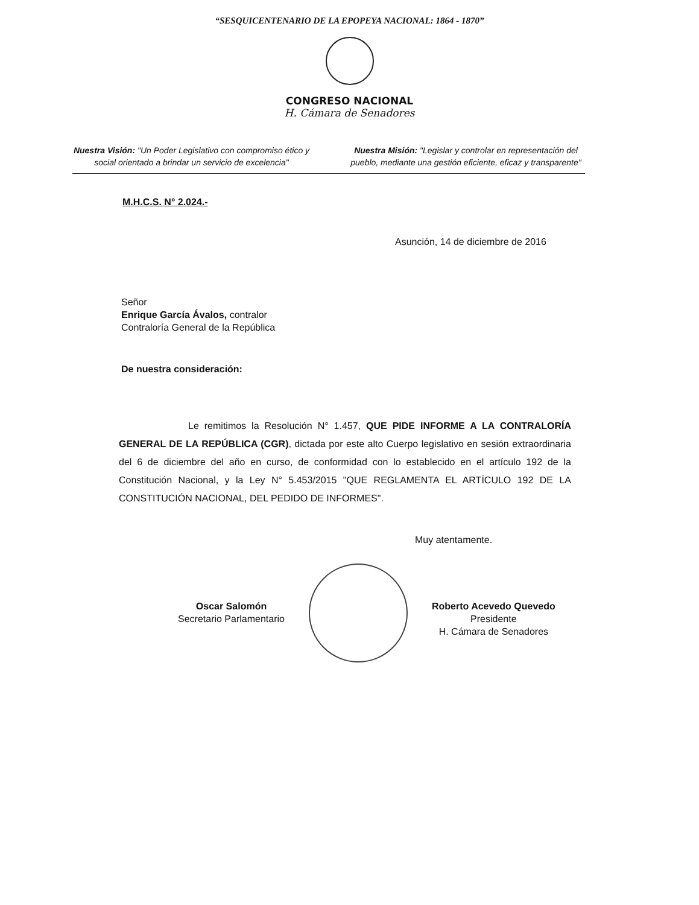“SESQUICENTENARIO DE LA EPOPEYA NACIONAL: 1864 - 1870”
CONGRESO NACIONAL
H. Cámara de Senadores
Nuestra Visión: "Un Poder Legislativo con compromiso ético y social orientado a brindar un servicio de excelencia"
Nuestra Misión: "Legislar y controlar en representación del pueblo, mediante una gestión eficiente, eficaz y transparente"
M.H.C.S. N° 2.024.-
Asunción, 14 de diciembre de 2016
Señor
Enrique García Ávalos, contralor
Contraloría General de la República
De nuestra consideración:
Le remitimos la Resolución N° 1.457, QUE PIDE INFORME A LA CONTRALORÍA GENERAL DE LA REPÚBLICA (CGR), dictada por este alto Cuerpo legislativo en sesión extraordinaria del 6 de diciembre del año en curso, de conformidad con lo establecido en el artículo 192 de la Constitución Nacional, y la Ley N° 5.453/2015 "QUE REGLAMENTA EL ARTÍCULO 192 DE LA CONSTITUCIÓN NACIONAL, DEL PEDIDO DE INFORMES".
Muy atentamente.
Oscar Salomón
Secretario Parlamentario
Roberto Acevedo Quevedo
Presidente
H. Cámara de Senadores